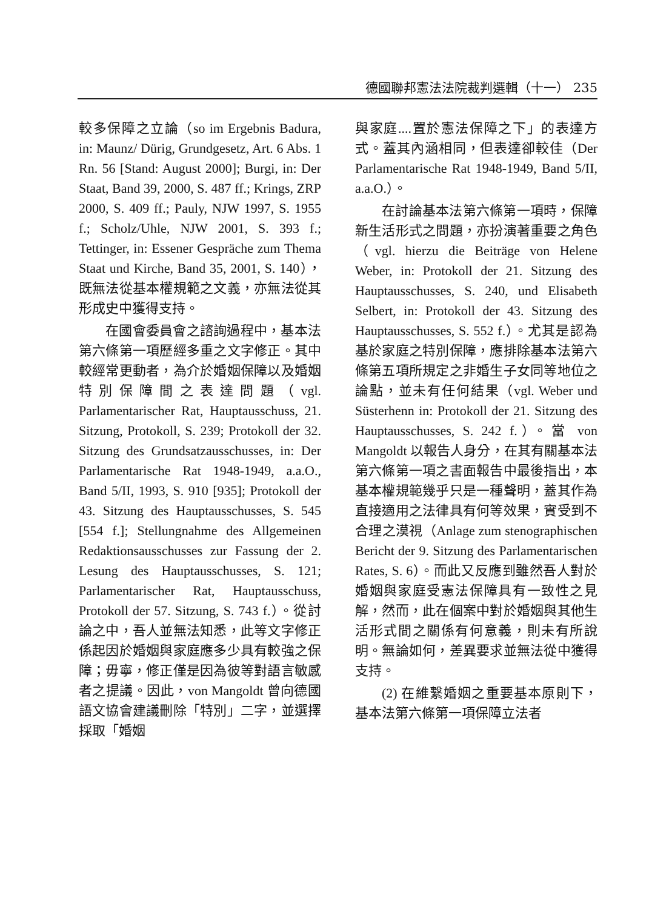德國聯邦憲法法院裁判選輯（十一） 235
較多保障之立論（so im Ergebnis Badura, in: Maunz/ Dürig, Grundgesetz, Art. 6 Abs. 1 Rn. 56 [Stand: August 2000]; Burgi, in: Der Staat, Band 39, 2000, S. 487 ff.; Krings, ZRP 2000, S. 409 ff.; Pauly, NJW 1997, S. 1955 f.; Scholz/Uhle, NJW 2001, S. 393 f.; Tettinger, in: Essener Gespräche zum Thema Staat und Kirche, Band 35, 2001, S. 140），既無法從基本權規範之文義，亦無法從其形成史中獲得支持。
在國會委員會之諮詢過程中，基本法第六條第一項歷經多重之文字修正。其中較經常更動者，為介於婚姻保障以及婚姻特別保障間之表達問題（vgl. Parlamentarischer Rat, Hauptausschuss, 21. Sitzung, Protokoll, S. 239; Protokoll der 32. Sitzung des Grundsatzausschusses, in: Der Parlamentarische Rat 1948-1949, a.a.O., Band 5/II, 1993, S. 910 [935]; Protokoll der 43. Sitzung des Hauptausschusses, S. 545 [554 f.]; Stellungnahme des Allgemeinen Redaktionsausschusses zur Fassung der 2. Lesung des Hauptausschusses, S. 121; Parlamentarischer Rat, Hauptausschuss, Protokoll der 57. Sitzung, S. 743 f.）。從討論之中，吾人並無法知悉，此等文字修正係起因於婚姻與家庭應多少具有較強之保障；毋寧，修正僅是因為彼等對語言敏感者之提議。因此，von Mangoldt 曾向德國語文協會建議刪除「特別」二字，並選擇採取「婚姻
與家庭....置於憲法保障之下」的表達方式。蓋其內涵相同，但表達卻較佳（Der Parlamentarische Rat 1948-1949, Band 5/II, a.a.O.）。
在討論基本法第六條第一項時，保障新生活形式之問題，亦扮演著重要之角色（vgl. hierzu die Beiträge von Helene Weber, in: Protokoll der 21. Sitzung des Hauptausschusses, S. 240, und Elisabeth Selbert, in: Protokoll der 43. Sitzung des Hauptausschusses, S. 552 f.）。尤其是認為基於家庭之特別保障，應排除基本法第六條第五項所規定之非婚生子女同等地位之論點，並未有任何結果（vgl. Weber und Süsterhenn in: Protokoll der 21. Sitzung des Hauptausschusses, S. 242 f.）。當 von Mangoldt 以報告人身分，在其有關基本法第六條第一項之書面報告中最後指出，本基本權規範幾乎只是一種聲明，蓋其作為直接適用之法律具有何等效果，實受到不合理之漠視（Anlage zum stenographischen Bericht der 9. Sitzung des Parlamentarischen Rates, S. 6）。而此又反應到雖然吾人對於婚姻與家庭受憲法保障具有一致性之見解，然而，此在個案中對於婚姻與其他生活形式間之關係有何意義，則未有所說明。無論如何，差異要求並無法從中獲得支持。
(2) 在維繫婚姻之重要基本原則下，基本法第六條第一項保障立法者